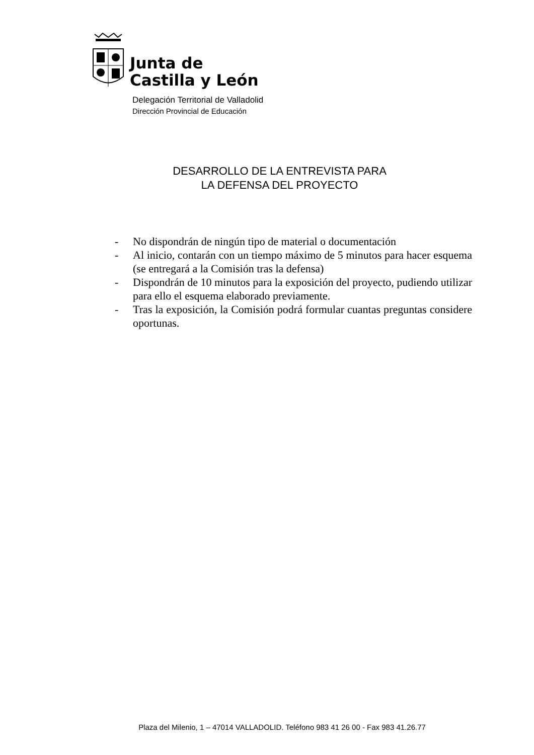Junta de
Castilla y León
Delegación Territorial de Valladolid
Dirección Provincial de Educación
DESARROLLO DE LA ENTREVISTA PARA
LA DEFENSA DEL PROYECTO
- No dispondrán de ningún tipo de material o documentación
- Al inicio, contarán con un tiempo máximo de 5 minutos para hacer esquema (se entregará a la Comisión tras la defensa)
- Dispondrán de 10 minutos para la exposición del proyecto, pudiendo utilizar para ello el esquema elaborado previamente.
- Tras la exposición, la Comisión podrá formular cuantas preguntas considere oportunas.
Plaza del Milenio, 1 – 47014 VALLADOLID. Teléfono 983 41 26 00 - Fax 983 41.26.77